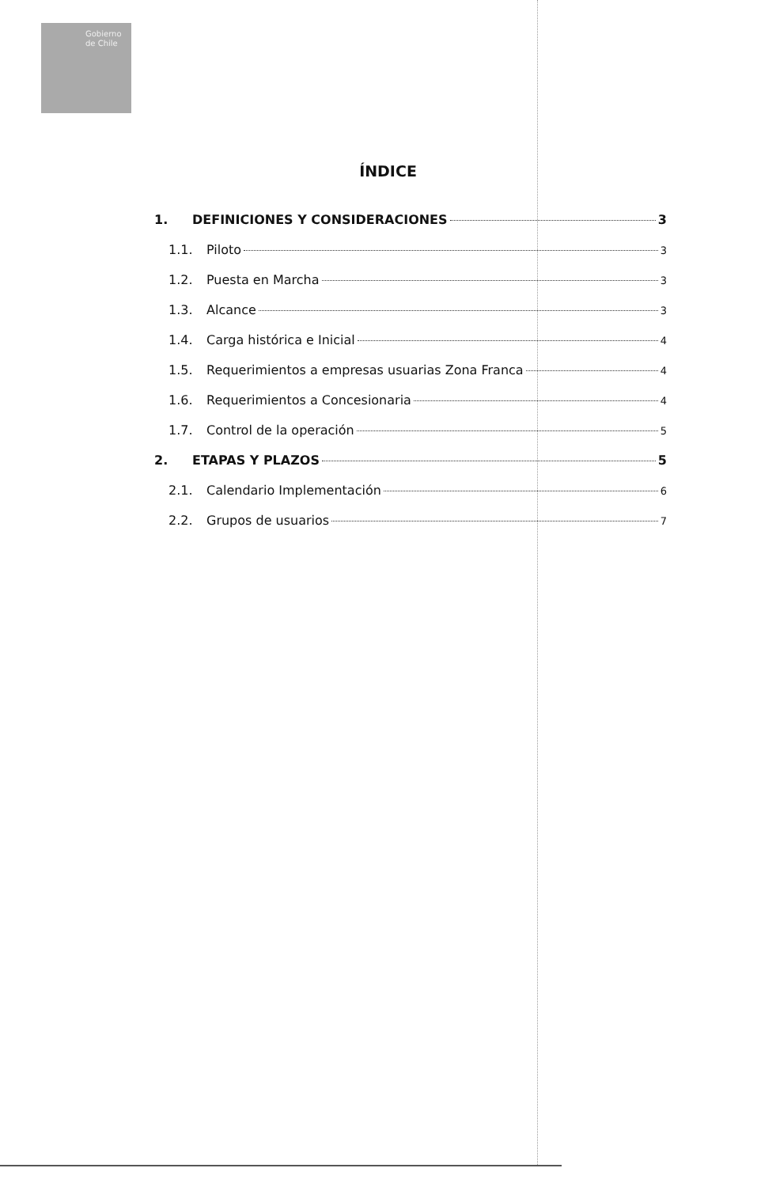Gobierno
de Chile
ÍNDICE
1. DEFINICIONES Y CONSIDERACIONES 3
1.1. Piloto 3
1.2. Puesta en Marcha 3
1.3. Alcance 3
1.4. Carga histórica e Inicial 4
1.5. Requerimientos a empresas usuarias Zona Franca 4
1.6. Requerimientos a Concesionaria 4
1.7. Control de la operación 5
2. ETAPAS Y PLAZOS 5
2.1. Calendario Implementación 6
2.2. Grupos de usuarios 7